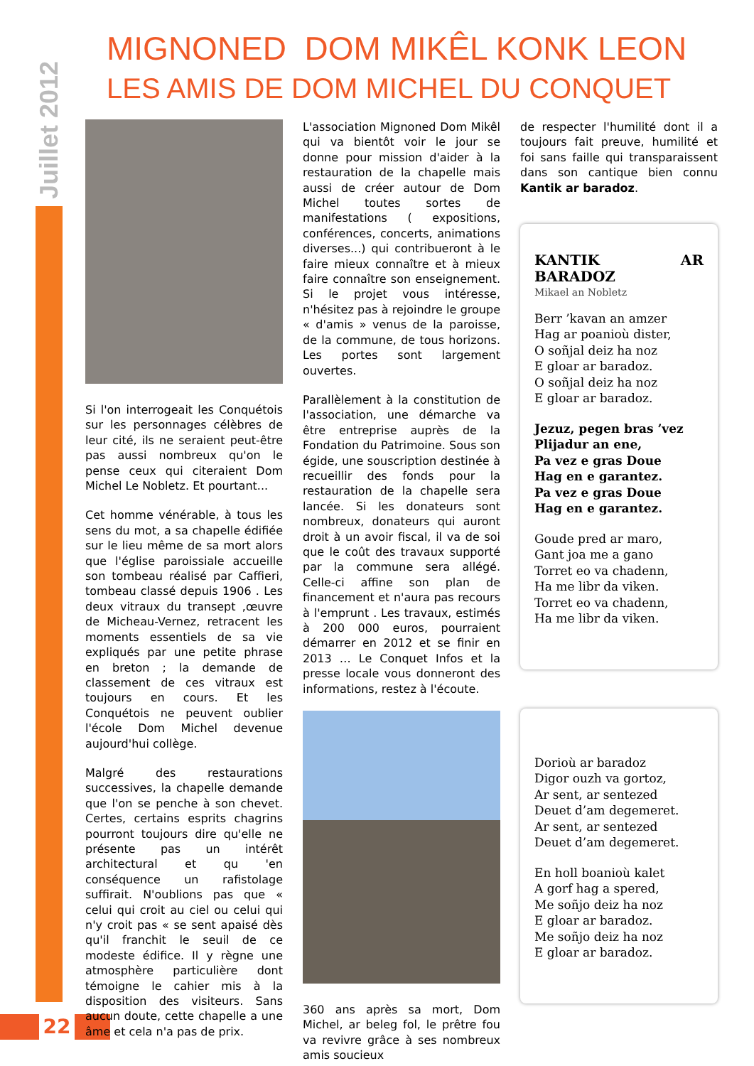Juillet 2012
22
MIGNONED DOM MIKÊL KONK LEON
LES AMIS DE DOM MICHEL DU CONQUET
Si l'on interrogeait les Conquétois sur les personnages célèbres de leur cité, ils ne seraient peut-être pas aussi nombreux qu'on le pense ceux qui citeraient Dom Michel Le Nobletz. Et pourtant...
Cet homme vénérable, à tous les sens du mot, a sa chapelle édifiée sur le lieu même de sa mort alors que l'église paroissiale accueille son tombeau réalisé par Caffieri, tombeau classé depuis 1906 . Les deux vitraux du transept ,œuvre de Micheau-Vernez, retracent les moments essentiels de sa vie expliqués par une petite phrase en breton ; la demande de classement de ces vitraux est toujours en cours. Et les Conquétois ne peuvent oublier l'école Dom Michel devenue aujourd'hui collège.
Malgré des restaurations successives, la chapelle demande que l'on se penche à son chevet. Certes, certains esprits chagrins pourront toujours dire qu'elle ne présente pas un intérêt architectural et qu 'en conséquence un rafistolage suffirait. N'oublions pas que « celui qui croit au ciel ou celui qui n'y croit pas « se sent apaisé dès qu'il franchit le seuil de ce modeste édifice. Il y règne une atmosphère particulière dont témoigne le cahier mis à la disposition des visiteurs. Sans aucun doute, cette chapelle a une âme et cela n'a pas de prix.
L'association Mignoned Dom Mikêl qui va bientôt voir le jour se donne pour mission d'aider à la restauration de la chapelle mais aussi de créer autour de Dom Michel toutes sortes de manifestations ( expositions, conférences, concerts, animations diverses...) qui contribueront à le faire mieux connaître et à mieux faire connaître son enseignement. Si le projet vous intéresse, n'hésitez pas à rejoindre le groupe « d'amis » venus de la paroisse, de la commune, de tous horizons. Les portes sont largement ouvertes.
Parallèlement à la constitution de l'association, une démarche va être entreprise auprès de la Fondation du Patrimoine. Sous son égide, une souscription destinée à recueillir des fonds pour la restauration de la chapelle sera lancée. Si les donateurs sont nombreux, donateurs qui auront droit à un avoir fiscal, il va de soi que le coût des travaux supporté par la commune sera allégé. Celle-ci affine son plan de financement et n'aura pas recours à l'emprunt . Les travaux, estimés à 200 000 euros, pourraient démarrer en 2012 et se finir en 2013 … Le Conquet Infos et la presse locale vous donneront des informations, restez à l'écoute.
360 ans après sa mort, Dom Michel, ar beleg fol, le prêtre fou va revivre grâce à ses nombreux amis soucieux
de respecter l'humilité dont il a toujours fait preuve, humilité et foi sans faille qui transparaissent dans son cantique bien connu Kantik ar baradoz.
KANTIK AR BARADOZ
Mikael an Nobletz
Berr ’kavan an amzer
Hag ar poanioù dister,
O soñjal deiz ha noz
E gloar ar baradoz.
O soñjal deiz ha noz
E gloar ar baradoz.
Jezuz, pegen bras ’vez
Plijadur an ene,
Pa vez e gras Doue
Hag en e garantez.
Pa vez e gras Doue
Hag en e garantez.
Goude pred ar maro,
Gant joa me a gano
Torret eo va chadenn,
Ha me libr da viken.
Torret eo va chadenn,
Ha me libr da viken.
Dorioù ar baradoz
Digor ouzh va gortoz,
Ar sent, ar sentezed
Deuet d’am degemeret.
Ar sent, ar sentezed
Deuet d’am degemeret.
En holl boanioù kalet
A gorf hag a spered,
Me soñjo deiz ha noz
E gloar ar baradoz.
Me soñjo deiz ha noz
E gloar ar baradoz.